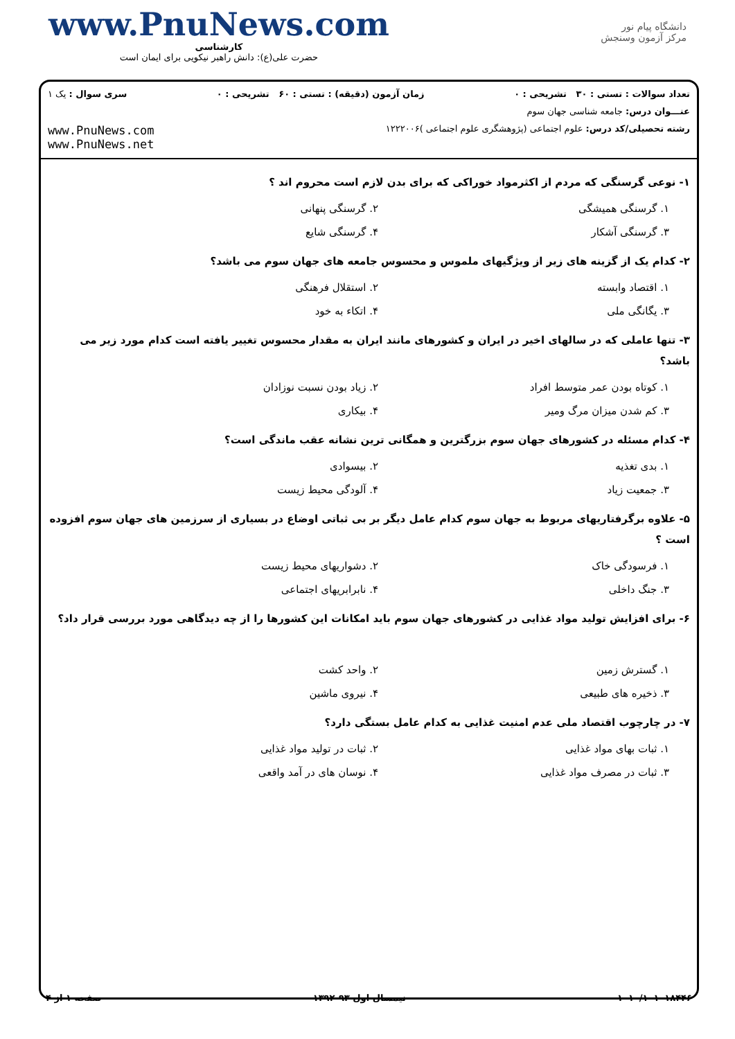www.PnuNews.com
کارشناسی
حضرت علی(ع): دانش راهبر نیکویی برای ایمان است
دانشگاه پیام نور
مرکز آزمون وسنجش
تعداد سوالات : تستی : ۳۰ تشریحی : ۰ زمان آزمون (دقیقه) : تستی : ۶۰ تشریحی : ۰ سری سوال : یک ۱
عنـــوان درس: جامعه شناسی جهان سوم
رشته تحصیلی/کد درس: علوم اجتماعی (پژوهشگری علوم اجتماعی )۱۲۲۲۰۰۶
www.PnuNews.com
www.PnuNews.net
۱- نوعی گرسنگی که مردم از اکثرمواد خوراکی که برای بدن لازم است محروم اند ؟
۱. گرسنگی همیشگی ۲. گرسنگی پنهانی ۳. گرسنگی آشکار ۴. گرسنگی شایع
۲- کدام یک از گزینه های زیر از ویژگیهای ملموس و محسوس جامعه های جهان سوم می باشد؟
۱. اقتصاد وابسته ۲. استقلال فرهنگی ۳. یگانگی ملی ۴. اتکاء به خود
۳- تنها عاملی که در سالهای اخیر در ایران و کشورهای مانند ایران به مقدار محسوس تغییر یافته است کدام مورد زیر می باشد؟
۱. کوتاه بودن عمر متوسط افراد ۲. زیاد بودن نسبت نوزادان ۳. کم شدن میزان مرگ ومیر ۴. بیکاری
۴- کدام مسئله در کشورهای جهان سوم بزرگترین و همگانی ترین نشانه عقب ماندگی است؟
۱. بدی تغذیه ۲. بیسوادی ۳. جمعیت زیاد ۴. آلودگی محیط زیست
۵- علاوه برگرفتاریهای مربوط به جهان سوم کدام عامل دیگر بر بی ثباتی اوضاع در بسیاری از سرزمین های جهان سوم افزوده است ؟
۱. فرسودگی خاک ۲. دشواریهای محیط زیست ۳. جنگ داخلی ۴. نابرابریهای اجتماعی
۶- برای افزایش تولید مواد غذایی در کشورهای جهان سوم باید امکانات این کشورها را از چه دیدگاهی مورد بررسی قرار داد؟
۱. گسترش زمین ۲. واحد کشت ۳. ذخیره های طبیعی ۴. نیروی ماشین
۷- در چارچوب اقتصاد ملی عدم امنیت غذایی به کدام عامل بستگی دارد؟
۱. ثبات بهای مواد غذایی ۲. ثبات در تولید مواد غذایی ۳. ثبات در مصرف مواد غذایی ۴. نوسان های در آمد واقعی
۱۰۱۰/۱۰۱۰۱۸۴۴۶ نیمسال اول ۹۳-۱۳۹۲ صفحه ۱ از ۴